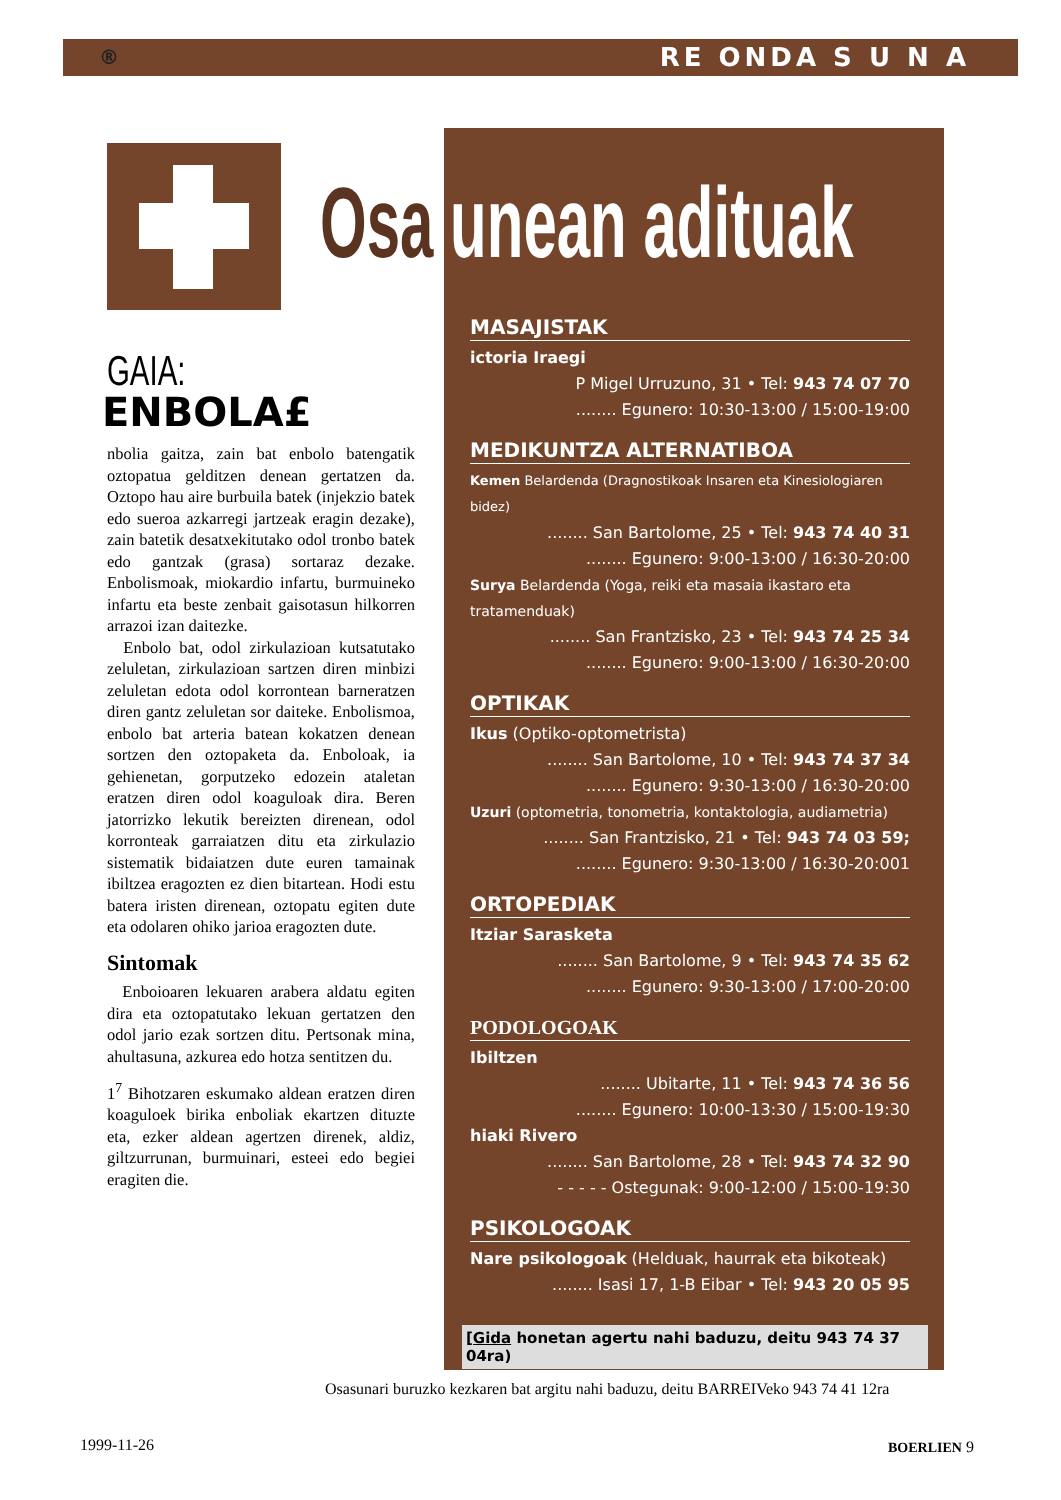® RE ONDA S U N A
Osa unean adituak
GAIA:
ENBOLA£
nbolia gaitza, zain bat enbolo batengatik oztopatua gelditzen denean gertatzen da. Oztopo hau aire burbuila batek (injekzio batek edo sueroa azkarregi jartzeak eragin dezake), zain batetik desatxekitutako odol tronbo batek edo gantzak (grasa) sortaraz dezake. Enbolismoak, miokardio infartu, burmuineko infartu eta beste zenbait gaisotasun hilkorren arrazoi izan daitezke.
Enbolo bat, odol zirkulazioan kutsatutako zeluletan, zirkulazioan sartzen diren minbizi zeluletan edota odol korrontean barneratzen diren gantz zeluletan sor daiteke. Enbolismoa, enbolo bat arteria batean kokatzen denean sortzen den oztopaketa da. Enboloak, ia gehienetan, gorputzeko edozein ataletan eratzen diren odol koaguloak dira. Beren jatorrizko lekutik bereizten direnean, odol korronteak garraiatzen ditu eta zirkulazio sistematik bidaiatzen dute euren tamainak ibiltzea eragozten ez dien bitartean. Hodi estu batera iristen direnean, oztopatu egiten dute eta odolaren ohiko jarioa eragozten dute.
Sintomak
Enboioaren lekuaren arabera aldatu egiten dira eta oztopatutako lekuan gertatzen den odol jario ezak sortzen ditu. Pertsonak mina, ahultasuna, azkurea edo hotza sentitzen du.
1<sup>7</sup> Bihotzaren eskumako aldean eratzen diren koaguloek birika enboliak ekartzen dituzte eta, ezker aldean agertzen direnek, aldiz, giltzurrunan, burmuinari, esteei edo begiei eragiten die.
MASAJISTAK
ictoria Iraegi
P Migel Urruzuno, 31 • Tel: 943 74 07 70
........ Egunero: 10:30-13:00 / 15:00-19:00
MEDIKUNTZA ALTERNATIBOA
Kemen Belardenda (Dragnostikoak Insaren eta Kinesiologiaren bidez)
........ San Bartolome, 25 • Tel: 943 74 40 31
........ Egunero: 9:00-13:00 / 16:30-20:00
Surya Belardenda (Yoga, reiki eta masaia ikastaro eta tratamenduak)
........ San Frantzisko, 23 • Tel: 943 74 25 34
........ Egunero: 9:00-13:00 / 16:30-20:00
OPTIKAK
Ikus (Optiko-optometrista)
........ San Bartolome, 10 • Tel: 943 74 37 34
........ Egunero: 9:30-13:00 / 16:30-20:00
Uzuri (optometria, tonometria, kontaktologia, audiametria)
........ San Frantzisko, 21 • Tel: 943 74 03 59;
........ Egunero: 9:30-13:00 / 16:30-20:001
ORTOPEDIAK
Itziar Sarasketa
........ San Bartolome, 9 • Tel: 943 74 35 62
........ Egunero: 9:30-13:00 / 17:00-20:00
PODOLOGOAK
Ibiltzen
........ Ubitarte, 11 • Tel: 943 74 36 56
........ Egunero: 10:00-13:30 / 15:00-19:30
hiaki Rivero
........ San Bartolome, 28 • Tel: 943 74 32 90
- - - - - Ostegunak: 9:00-12:00 / 15:00-19:30
PSIKOLOGOAK
Nare psikologoak (Helduak, haurrak eta bikoteak)
........ Isasi 17, 1-B Eibar • Tel: 943 20 05 95
[Gida honetan agertu nahi baduzu, deitu 943 74 37 04ra)
Osasunari buruzko kezkaren bat argitu nahi baduzu, deitu BARREIVeko 943 74 41 12ra
1999-11-26 BOERLIEN 9